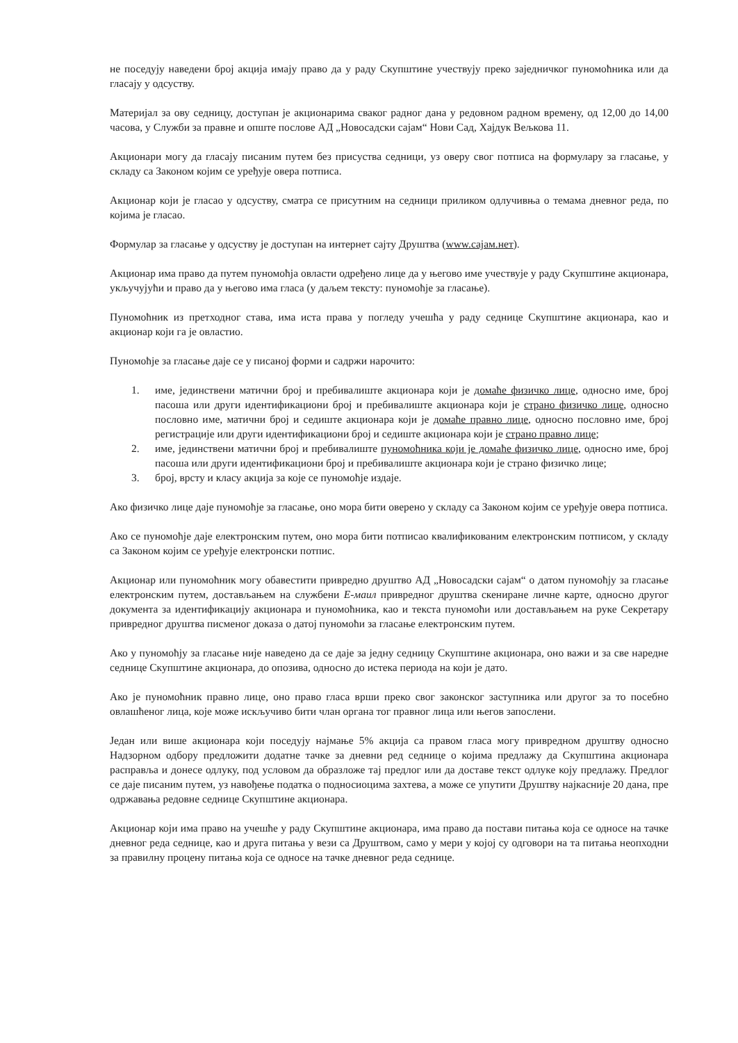не поседују наведени број акција имају право да у раду Скупштине учествују преко заједничког пуномоћника или да гласају у одсуству.
Материјал за ову седницу, доступан је акционарима сваког радног дана у редовном радном времену, од 12,00 до 14,00 часова, у Служби за правне и опште послове АД „Новосадски сајам“ Нови Сад, Хајдук Вељкова 11.
Акционари могу да гласају писаним путем без присуства седници, уз оверу свог потписа на формулару за гласање, у складу са Законом којим се уређује овера потписа.
Акционар који је гласао у одсуству, сматра се присутним на седници приликом одлучивња о темама дневног реда, по којима је гласао.
Формулар за гласање у одсуству је доступан на интернет сајту Друштва (www.сајам.нет).
Акционар има право да путем пуномоћја овласти одређено лице да у његово име учествује у раду Скупштине акционара, укључујући и право да у његово има гласа (у даљем тексту: пуномоћје за гласање).
Пуномоћник из претходног става, има иста права у погледу учешћа у раду седнице Скупштине акционара, као и акционар који га је овластио.
Пуномоћје за гласање даје се у писаној форми и садржи нарочито:
1. име, јединствени матични број и пребивалиште акционара који је домаће физичко лице, односно име, број пасоша или други идентификациони број и пребивалиште акционара који је страно физичко лице, односно пословно име, матични број и седиште акционара који је домаће правно лице, односно пословно име, број регистрације или други идентификациони број и седиште акционара који је страно правно лице;
2. име, јединствени матични број и пребивалиште пуномоћника који је домаће физичко лице, односно име, број пасоша или други идентификациони број и пребивалиште акционара који је страно физичко лице;
3. број, врсту и класу акција за које се пуномоћје издаје.
Ако физичко лице даје пуномоћје за гласање, оно мора бити оверено у складу са Законом којим се уређује овера потписа.
Ако се пуномоћје даје електронским путем, оно мора бити потписао квалификованим електронским потписом, у складу са Законом којим се уређује електронски потпис.
Акционар или пуномоћник могу обавестити привредно друштво АД „Новосадски сајам“ о датом пуномоћју за гласање електронским путем, достављањем на службени Е-маил привредног друштва скениране личне карте, односно другог документа за идентификацију акционара и пуномоћника, као и текста пуномоћи или достављањем на руке Секретару привредног друштва писменог доказа о датој пуномоћи за гласање електронским путем.
Ако у пуномоћју за гласање није наведено да се даје за једну седницу Скупштине акционара, оно важи и за све наредне седнице Скупштине акционара, до опозива, односно до истека периода на који је дато.
Ако је пуномоћник правно лице, оно право гласа врши преко свог законског заступника или другог за то посебно овлашћеног лица, које може искључиво бити члан органа тог правног лица или његов запослени.
Један или више акционара који поседују најмање 5% акција са правом гласа могу привредном друштву односно Надзорном одбору предложити додатне тачке за дневни ред седнице о којима предлажу да Скупштина акционара расправља и донесе одлуку, под условом да образложе тај предлог или да доставе текст одлуке коју предлажу. Предлог се даје писаним путем, уз навођење податка о подносиоцима захтева, а може се упутити Друштву најкасније 20 дана, пре одржавања редовне седнице Скупштине акционара.
Акционар који има право на учешће у раду Скупштине акционара, има право да постави питања која се односе на тачке дневног реда седнице, као и друга питања у вези са Друштвом, само у мери у којој су одговори на та питања неопходни за правилну процену питања која се односе на тачке дневног реда седнице.